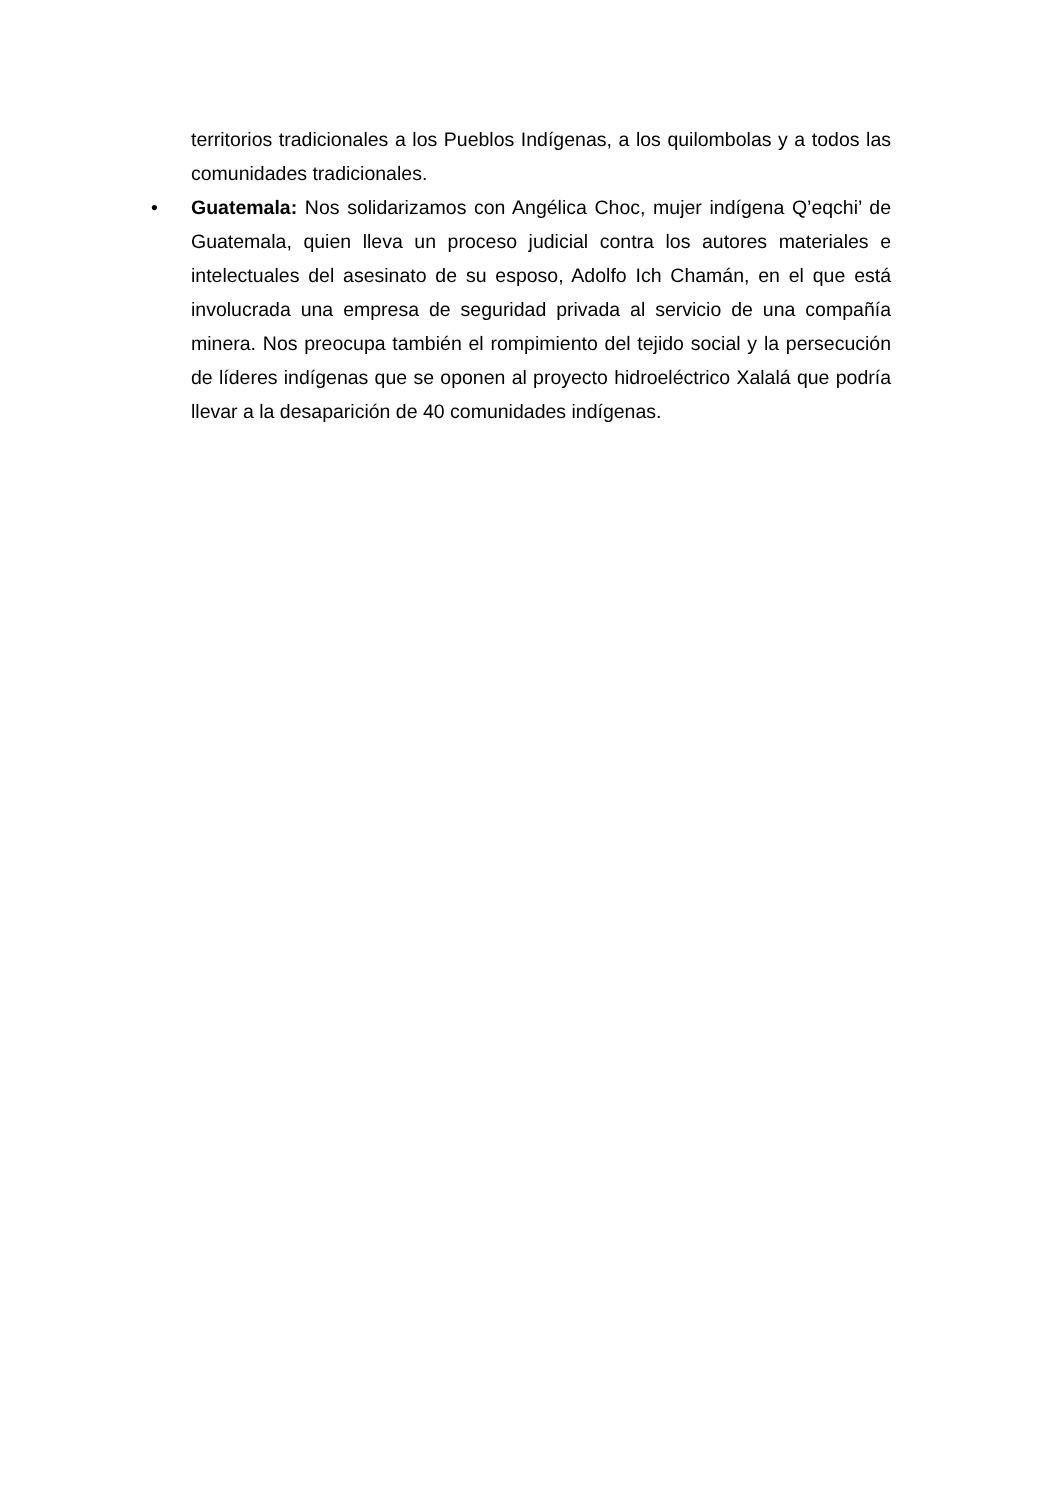territorios tradicionales a los Pueblos Indígenas, a los quilombolas y a todos las comunidades tradicionales.
• Guatemala: Nos solidarizamos con Angélica Choc, mujer indígena Q’eqchi’ de Guatemala, quien lleva un proceso judicial contra los autores materiales e intelectuales del asesinato de su esposo, Adolfo Ich Chamán, en el que está involucrada una empresa de seguridad privada al servicio de una compañía minera. Nos preocupa también el rompimiento del tejido social y la persecución de líderes indígenas que se oponen al proyecto hidroeléctrico Xalalá que podría llevar a la desaparición de 40 comunidades indígenas.